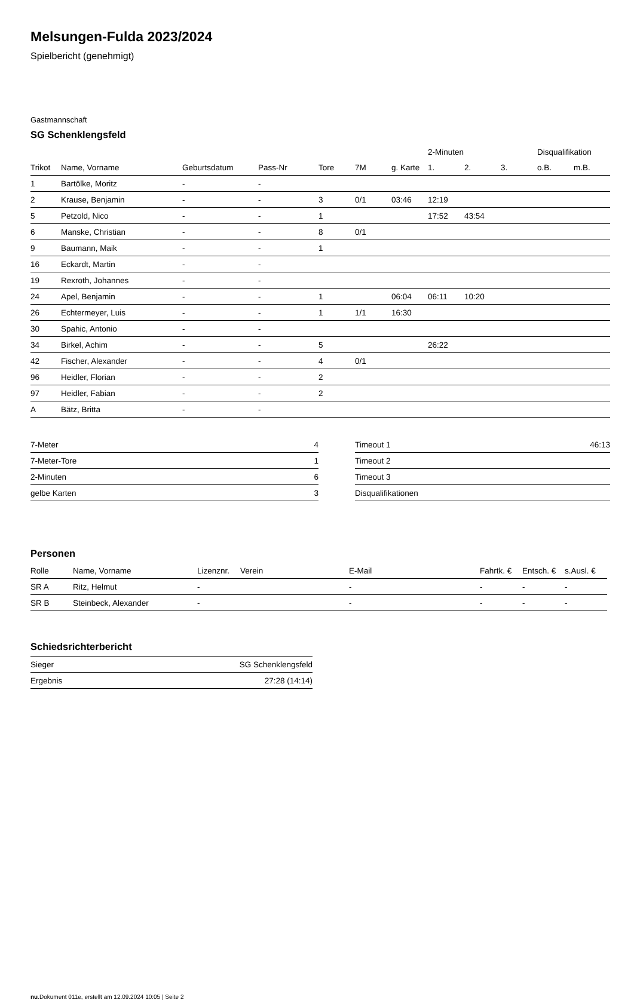Melsungen-Fulda 2023/2024
Spielbericht (genehmigt)
Gastmannschaft
SG Schenklengsfeld
| | | | | | | | 2-Minuten | | | Disqualifikation | |
| --- | --- | --- | --- | --- | --- | --- | --- | --- | --- | --- | --- |
| Trikot | Name, Vorname | Geburtsdatum | Pass-Nr | Tore | 7M | g. Karte | 1. | 2. | 3. | o.B. | m.B. |
| 1 | Bartölke, Moritz | - | - | | | | | | | | |
| 2 | Krause, Benjamin | - | - | 3 | 0/1 | 03:46 | 12:19 | | | | |
| 5 | Petzold, Nico | - | - | 1 | | | 17:52 | 43:54 | | | |
| 6 | Manske, Christian | - | - | 8 | 0/1 | | | | | | |
| 9 | Baumann, Maik | - | - | 1 | | | | | | | |
| 16 | Eckardt, Martin | - | - | | | | | | | | |
| 19 | Rexroth, Johannes | - | - | | | | | | | | |
| 24 | Apel, Benjamin | - | - | 1 | | 06:04 | 06:11 | 10:20 | | | |
| 26 | Echtermeyer, Luis | - | - | 1 | 1/1 | 16:30 | | | | | |
| 30 | Spahic, Antonio | - | - | | | | | | | | |
| 34 | Birkel, Achim | - | - | 5 | | | 26:22 | | | | |
| 42 | Fischer, Alexander | - | - | 4 | 0/1 | | | | | | |
| 96 | Heidler, Florian | - | - | 2 | | | | | | | |
| 97 | Heidler, Fabian | - | - | 2 | | | | | | | |
| A | Bätz, Britta | - | - | | | | | | | | |
| 7-Meter | 4 |
| 7-Meter-Tore | 1 |
| 2-Minuten | 6 |
| gelbe Karten | 3 |
| Timeout 1 | 46:13 |
| Timeout 2 | |
| Timeout 3 | |
| Disqualifikationen | |
Personen
| Rolle | Name, Vorname | Lizenznr. | Verein | E-Mail | Fahrtk. € | Entsch. € | s.Ausl. € |
| --- | --- | --- | --- | --- | --- | --- | --- |
| SR A | Ritz, Helmut | - | | - | - | - | - |
| SR B | Steinbeck, Alexander | - | | - | - | - | - |
Schiedsrichterbericht
| Sieger | SG Schenklengsfeld |
| Ergebnis | 27:28 (14:14) |
nu.Dokument 011e, erstellt am 12.09.2024 10:05 | Seite 2